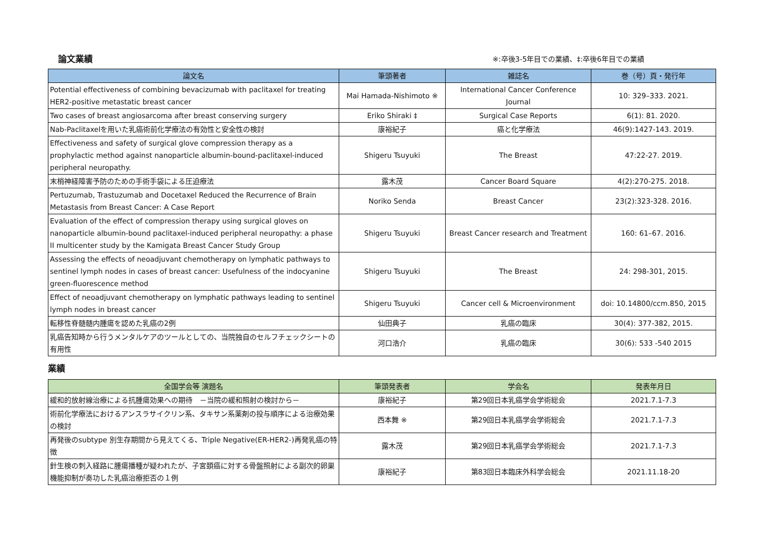論文業績 ※:卒後3-5年目での業績、‡:卒後6年目での業績
| 論文名 | 筆頭著者 | 雑誌名 | 巻（号）頁・発行年 |
| --- | --- | --- | --- |
| Potential effectiveness of combining bevacizumab with paclitaxel for treating HER2-positive metastatic breast cancer | Mai Hamada-Nishimoto ※ | International Cancer Conference Journal | 10: 329–333. 2021. |
| Two cases of breast angiosarcoma after breast conserving surgery | Eriko Shiraki ‡ | Surgical Case Reports | 6(1): 81. 2020. |
| Nab-Paclitaxelを用いた乳癌術前化学療法の有効性と安全性の検討 | 康裕紀子 | 癌と化学療法 | 46(9):1427-143. 2019. |
| Effectiveness and safety of surgical glove compression therapy as a prophylactic method against nanoparticle albumin-bound-paclitaxel-induced peripheral neuropathy. | Shigeru Tsuyuki | The Breast | 47:22-27. 2019. |
| 末梢神経障害予防のための手術手袋による圧迫療法 | 露木茂 | Cancer Board Square | 4(2):270-275. 2018. |
| Pertuzumab, Trastuzumab and Docetaxel Reduced the Recurrence of Brain Metastasis from Breast Cancer: A Case Report | Noriko Senda | Breast Cancer | 23(2):323-328. 2016. |
| Evaluation of the effect of compression therapy using surgical gloves on nanoparticle albumin-bound paclitaxel-induced peripheral neuropathy: a phase II multicenter study by the Kamigata Breast Cancer Study Group | Shigeru Tsuyuki | Breast Cancer research and Treatment | 160: 61–67. 2016. |
| Assessing the effects of neoadjuvant chemotherapy on lymphatic pathways to sentinel lymph nodes in cases of breast cancer: Usefulness of the indocyanine green-fluorescence method | Shigeru Tsuyuki | The Breast | 24: 298-301, 2015. |
| Effect of neoadjuvant chemotherapy on lymphatic pathways leading to sentinel lymph nodes in breast cancer | Shigeru Tsuyuki | Cancer cell & Microenvironment | doi: 10.14800/ccm.850, 2015 |
| 転移性脊髄髄内腫瘍を認めた乳癌の2例 | 仙田典子 | 乳癌の臨床 | 30(4): 377-382, 2015. |
| 乳癌告知時から行うメンタルケアのツールとしての、当院独自のセルフチェックシートの有用性 | 河口浩介 | 乳癌の臨床 | 30(6): 533 -540 2015 |
業績
| 全国学会等 演題名 | 筆頭発表者 | 学会名 | 発表年月日 |
| --- | --- | --- | --- |
| 緩和的放射線治療による抗腫瘍効果への期待 －当院の緩和照射の検討から－ | 康裕紀子 | 第29回日本乳癌学会学術総会 | 2021.7.1-7.3 |
| 術前化学療法におけるアンスラサイクリン系、タキサン系薬剤の投与順序による治療効果の検討 | 西本舞 ※ | 第29回日本乳癌学会学術総会 | 2021.7.1-7.3 |
| 再発後のsubtype 別生存期間から見えてくる、Triple Negative(ER-HER2-)再発乳癌の特徴 | 露木茂 | 第29回日本乳癌学会学術総会 | 2021.7.1-7.3 |
| 針生検の刺入経路に腫瘍播種が疑われたが、子宮頚癌に対する骨盤照射による副次的卵巣機能抑制が奏功した乳癌治療拒否の１例 | 康裕紀子 | 第83回日本臨床外科学会総会 | 2021.11.18-20 |